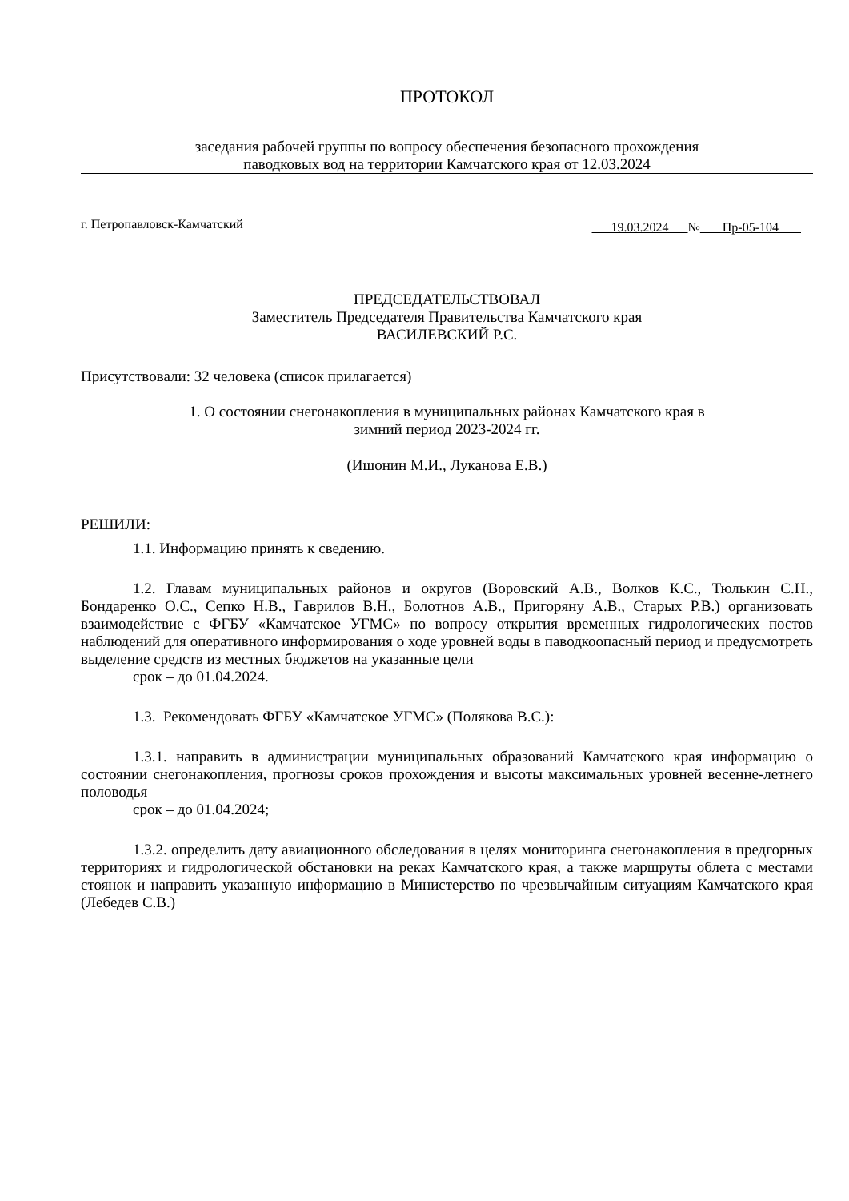ПРОТОКОЛ
заседания рабочей группы по вопросу обеспечения безопасного прохождения
паводковых вод на территории Камчатского края от 12.03.2024
г. Петропавловск-Камчатский 19.03.2024 № Пр-05-104
ПРЕДСЕДАТЕЛЬСТВОВАЛ
Заместитель Председателя Правительства Камчатского края
ВАСИЛЕВСКИЙ Р.С.
Присутствовали: 32 человека (список прилагается)
1. О состоянии снегонакопления в муниципальных районах Камчатского края в
зимний период 2023-2024 гг.
(Ишонин М.И., Луканова Е.В.)
РЕШИЛИ:
1.1. Информацию принять к сведению.
1.2. Главам муниципальных районов и округов (Воровский А.В., Волков К.С., Тюлькин С.Н., Бондаренко О.С., Сепко Н.В., Гаврилов В.Н., Болотнов А.В., Пригоряну А.В., Старых Р.В.) организовать взаимодействие с ФГБУ «Камчатское УГМС» по вопросу открытия временных гидрологических постов наблюдений для оперативного информирования о ходе уровней воды в паводкоопасный период и предусмотреть выделение средств из местных бюджетов на указанные цели
срок – до 01.04.2024.
1.3. Рекомендовать ФГБУ «Камчатское УГМС» (Полякова В.С.):
1.3.1. направить в администрации муниципальных образований Камчатского края информацию о состоянии снегонакопления, прогнозы сроков прохождения и высоты максимальных уровней весенне-летнего половодья
срок – до 01.04.2024;
1.3.2. определить дату авиационного обследования в целях мониторинга снегонакопления в предгорных территориях и гидрологической обстановки на реках Камчатского края, а также маршруты облета с местами стоянок и направить указанную информацию в Министерство по чрезвычайным ситуациям Камчатского края (Лебедев С.В.)